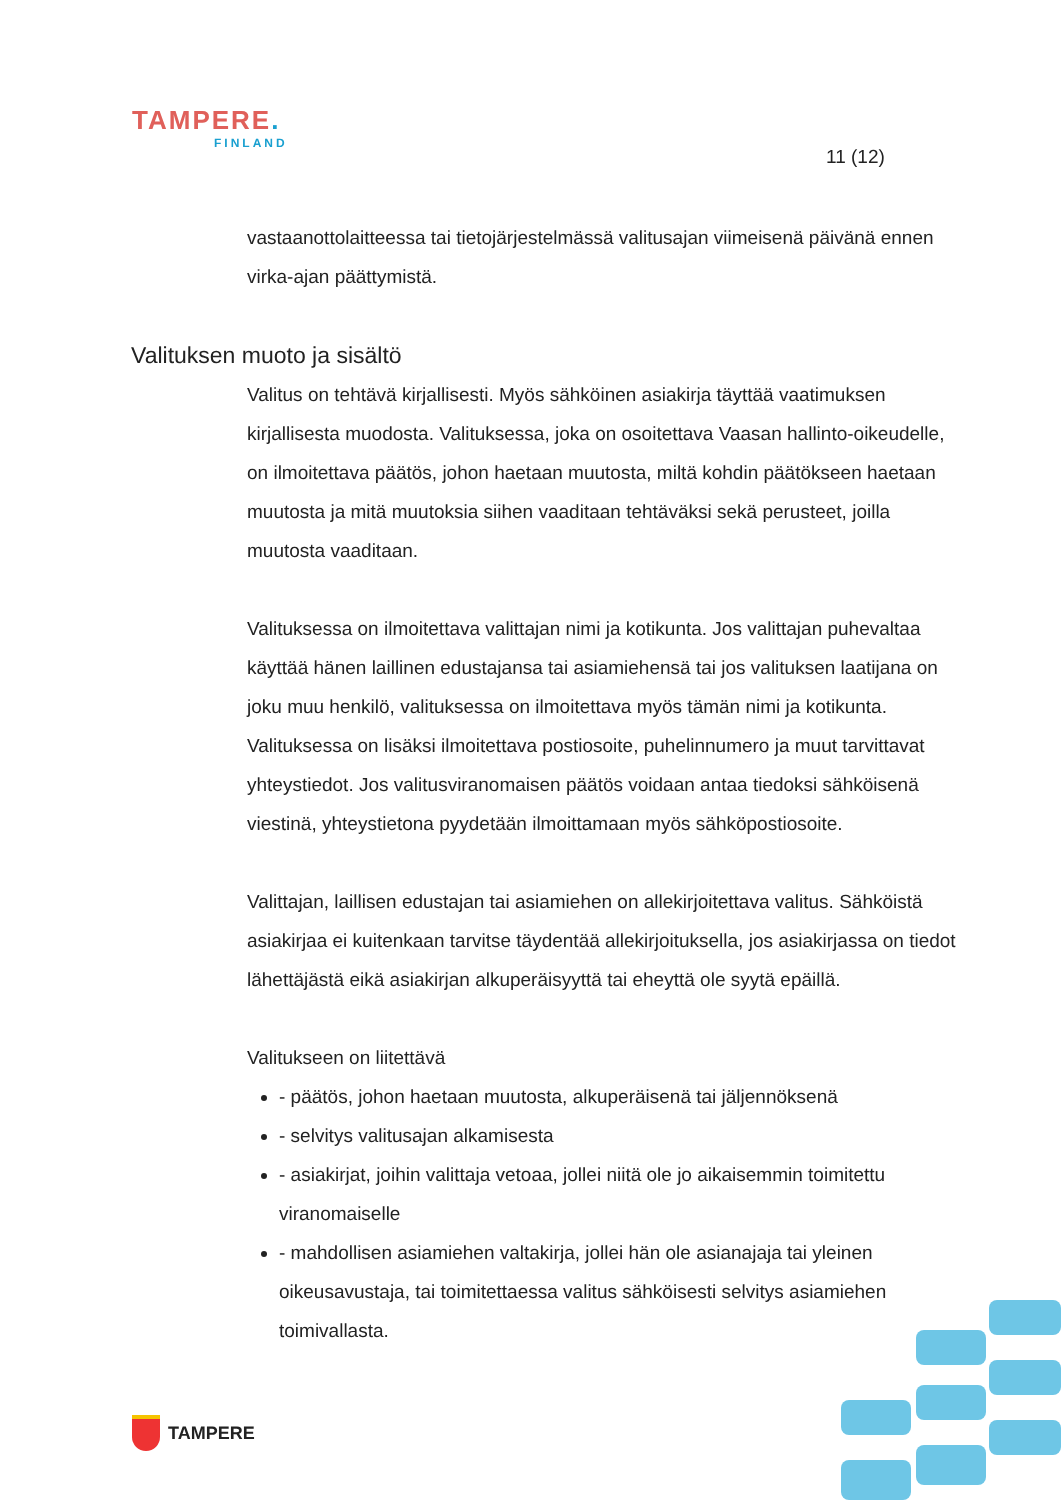TAMPERE.
FINLAND
11 (12)
vastaanottolaitteessa tai tietojärjestelmässä valitusajan viimeisenä päivänä ennen virka-ajan päättymistä.
Valituksen muoto ja sisältö
Valitus on tehtävä kirjallisesti. Myös sähköinen asiakirja täyttää vaatimuksen kirjallisesta muodosta. Valituksessa, joka on osoitettava Vaasan hallinto-oikeudelle, on ilmoitettava päätös, johon haetaan muutosta, miltä kohdin päätökseen haetaan muutosta ja mitä muutoksia siihen vaaditaan tehtäväksi sekä perusteet, joilla muutosta vaaditaan.
Valituksessa on ilmoitettava valittajan nimi ja kotikunta. Jos valittajan puhevaltaa käyttää hänen laillinen edustajansa tai asiamiehensä tai jos valituksen laatijana on joku muu henkilö, valituksessa on ilmoitettava myös tämän nimi ja kotikunta. Valituksessa on lisäksi ilmoitettava postiosoite, puhelinnumero ja muut tarvittavat yhteystiedot. Jos valitusviranomaisen päätös voidaan antaa tiedoksi sähköisenä viestinä, yhteystietona pyydetään ilmoittamaan myös sähköpostiosoite.
Valittajan, laillisen edustajan tai asiamiehen on allekirjoitettava valitus. Sähköistä asiakirjaa ei kuitenkaan tarvitse täydentää allekirjoituksella, jos asiakirjassa on tiedot lähettäjästä eikä asiakirjan alkuperäisyyttä tai eheyttä ole syytä epäillä.
Valitukseen on liitettävä
- päätös, johon haetaan muutosta, alkuperäisenä tai jäljennöksenä
- selvitys valitusajan alkamisesta
- asiakirjat, joihin valittaja vetoaa, jollei niitä ole jo aikaisemmin toimitettu viranomaiselle
- mahdollisen asiamiehen valtakirja, jollei hän ole asianajaja tai yleinen oikeusavustaja, tai toimitettaessa valitus sähköisesti selvitys asiamiehen toimivallasta.
TAMPERE